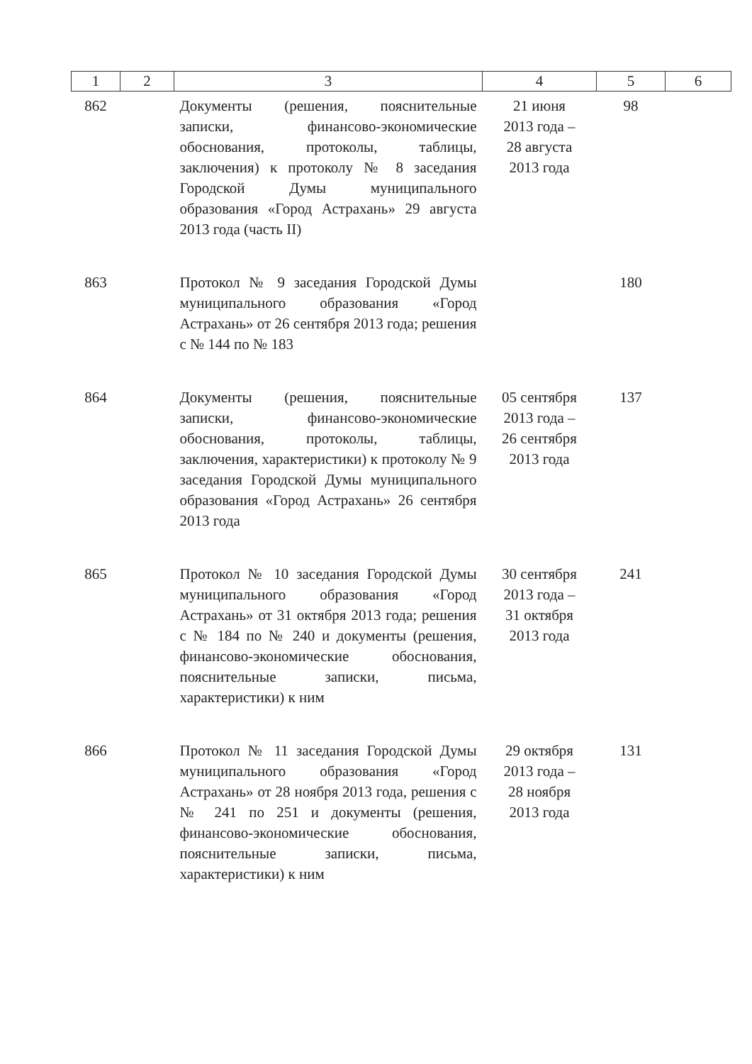| 1 | 2 | 3 | 4 | 5 | 6 |
| --- | --- | --- | --- | --- | --- |
| 862 | | Документы (решения, пояснительные записки, финансово-экономические обоснования, протоколы, таблицы, заключения) к протоколу № 8 заседания Городской Думы муниципального образования «Город Астрахань» 29 августа 2013 года (часть II) | 21 июня 2013 года – 28 августа 2013 года | 98 | |
| 863 | | Протокол № 9 заседания Городской Думы муниципального образования «Город Астрахань» от 26 сентября 2013 года; решения с № 144 по № 183 | | 180 | |
| 864 | | Документы (решения, пояснительные записки, финансово-экономические обоснования, протоколы, таблицы, заключения, характеристики) к протоколу № 9 заседания Городской Думы муниципального образования «Город Астрахань» 26 сентября 2013 года | 05 сентября 2013 года – 26 сентября 2013 года | 137 | |
| 865 | | Протокол № 10 заседания Городской Думы муниципального образования «Город Астрахань» от 31 октября 2013 года; решения с № 184 по № 240 и документы (решения, финансово-экономические обоснования, пояснительные записки, письма, характеристики) к ним | 30 сентября 2013 года – 31 октября 2013 года | 241 | |
| 866 | | Протокол № 11 заседания Городской Думы муниципального образования «Город Астрахань» от 28 ноября 2013 года, решения с № 241 по 251 и документы (решения, финансово-экономические обоснования, пояснительные записки, письма, характеристики) к ним | 29 октября 2013 года – 28 ноября 2013 года | 131 | |